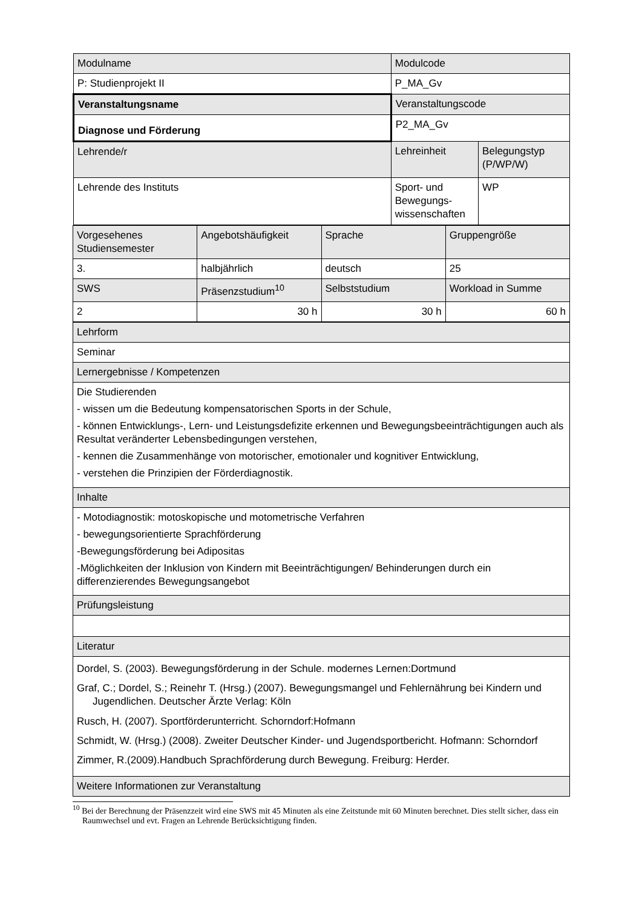| Modulname | Modulcode | |
| P: Studienprojekt II | P_MA_Gv | |
| Veranstaltungsname | Veranstaltungscode | |
| Diagnose und Förderung | P2_MA_Gv | |
| Lehrende/r | Lehreinheit | Belegungstyp (P/WP/W) |
| Lehrende des Instituts | Sport- und Bewegungs-wissenschaften | WP |
| Vorgesehenes Studiensemester | Angebotshäufigkeit | Sprache | Gruppengröße |
| 3. | halbjährlich | deutsch | 25 |
| SWS | Präsenzstudium<sup>10</sup> | Selbststudium | Workload in Summe |
| 2 | 30 h | 30 h | 60 h |
| Lehrform |
| Seminar |
| Lernergebnisse / Kompetenzen |
| Die Studierenden - wissen um die Bedeutung kompensatorischen Sports in der Schule, - können Entwicklungs-, Lern- und Leistungsdefizite erkennen und Bewegungsbeeinträchtigungen auch als Resultat veränderter Lebensbedingungen verstehen, - kennen die Zusammenhänge von motorischer, emotionaler und kognitiver Entwicklung, - verstehen die Prinzipien der Förderdiagnostik. |
| Inhalte |
| - Motodiagnostik: motoskopische und motometrische Verfahren - bewegungsorientierte Sprachförderung -Bewegungsförderung bei Adipositas -Möglichkeiten der Inklusion von Kindern mit Beeinträchtigungen/ Behinderungen durch ein differenzierendes Bewegungsangebot |
| Prüfungsleistung |
| Literatur |
| Dordel, S. (2003). Bewegungsförderung in der Schule. modernes Lernen:Dortmund Graf, C.; Dordel, S.; Reinehr T. (Hrsg.) (2007). Bewegungsmangel und Fehlernährung bei Kindern und Jugendlichen. Deutscher Ärzte Verlag: Köln Rusch, H. (2007). Sportförderunterricht. Schorndorf:Hofmann Schmidt, W. (Hrsg.) (2008). Zweiter Deutscher Kinder- und Jugendsportbericht. Hofmann: Schorndorf Zimmer, R.(2009).Handbuch Sprachförderung durch Bewegung. Freiburg: Herder. |
| Weitere Informationen zur Veranstaltung |
<sup>10</sup> Bei der Berechnung der Präsenzzeit wird eine SWS mit 45 Minuten als eine Zeitstunde mit 60 Minuten berechnet. Dies stellt sicher, dass ein Raumwechsel und evt. Fragen an Lehrende Berücksichtigung finden.